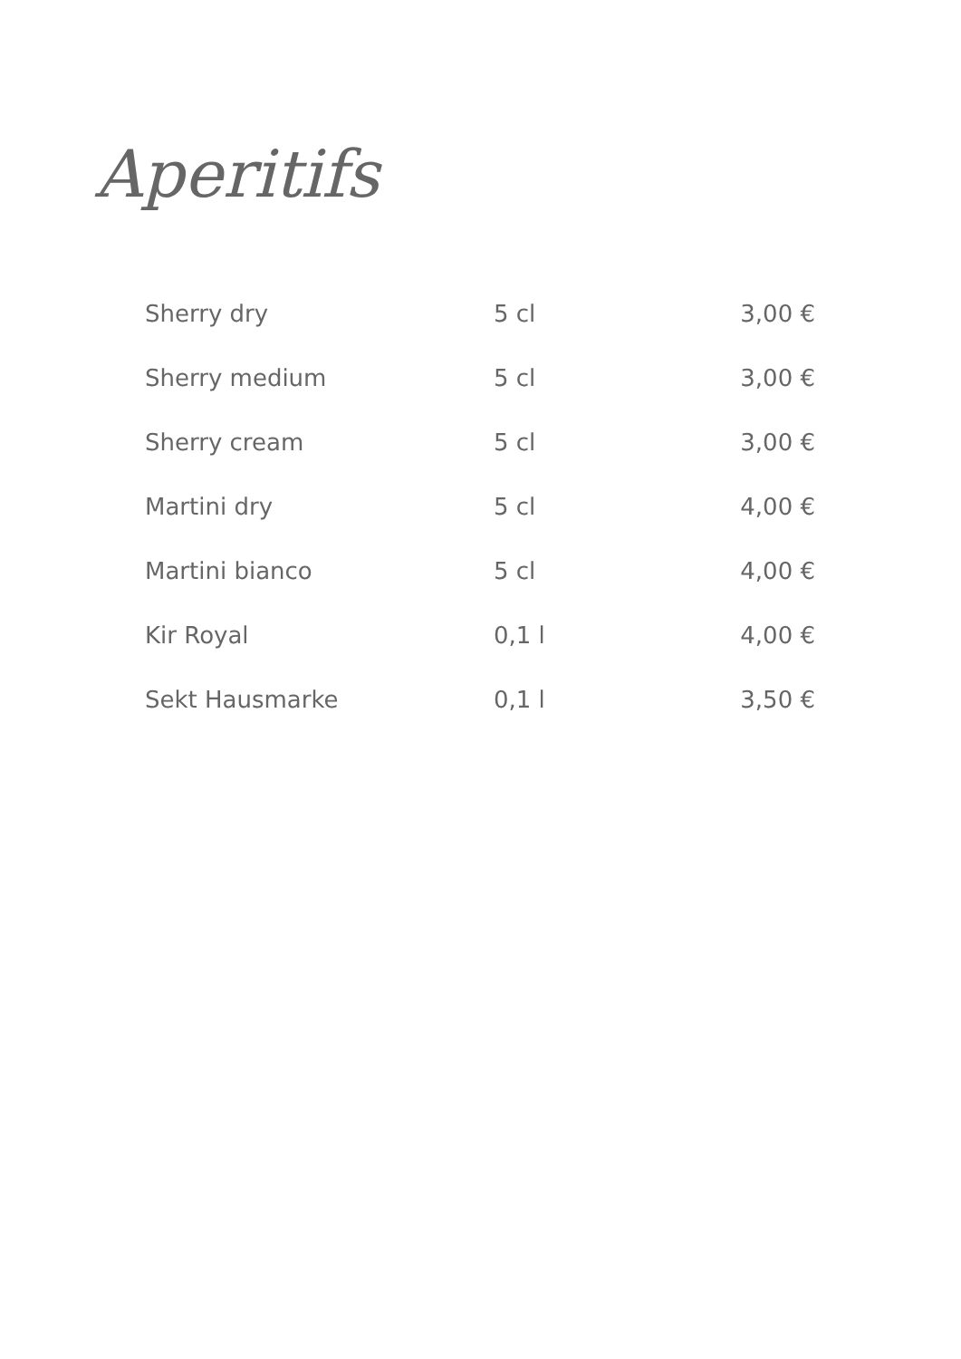Aperitifs
| Sherry dry | 5 cl | 3,00 € |
| Sherry medium | 5 cl | 3,00 € |
| Sherry cream | 5 cl | 3,00 € |
| Martini dry | 5 cl | 4,00 € |
| Martini bianco | 5 cl | 4,00 € |
| Kir Royal | 0,1 l | 4,00 € |
| Sekt Hausmarke | 0,1 l | 3,50 € |